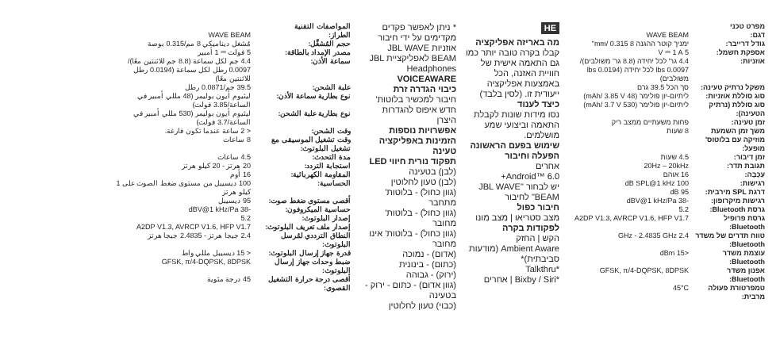| מפרט טכני דגם: | WAVE BEAM |
| גודל דרייבר: | ימניך קוטר ההגנה 8 mm/ 0.315" |
| אספקת חשמל: | 5 V ⎓ 1 A |
| אוזניות: | 4.4 גר' לכל יחידה (8.8 גר' משולבים)/ 0.0097 lbs לכל יחידה (0.0194 lbs משולבים) |
| משקל נרתיק טעינה: | סך הכל 39.5 גרם |
| סוג סוללת אוזניות: | ליתיום-יון פולימר (48 mAh/ 3.85 V) |
| סוג סוללת (נרתיק הטעינה): | ליתיום-יון פולימר (530 mAh/ 3.7 V) |
| זמן טעינה: | פחות משעתיים ממצב ריק |
| משך זמן השמעת מוזיקה עם בלוטוס' מופעל: | 8 שעות |
| זמן דיבור: | 4.5 שעות |
| תגובת תדר: | 20Hz – 20kHz |
| עַכָּבָה: | 16 אוהם |
| רגישות: | 100 dB SPL@1 kHz |
| דרגת SPL מירבית: | 95 dB |
| רגישות מיקרופון: | -38 dBV@1 kHz/Pa |
| גרסת Bluetooth: | 5.2 |
| גרסת פרופיל Bluetooth: | A2DP V1.3, AVRCP V1.6, HFP V1.7 |
| טווח תדרים של משדר Bluetooth: | 2.4 GHz - 2.4835 GHz |
| עוצמת משדר Bluetooth: | <15 dBm |
| אפנון משדר Bluetooth: | GFSK, π/4-DQPSK, 8DPSK |
| טמפרטורת פעולה מרבית: | 45°C |
HE
מה באריזה אפליקציה
קבלו בקרה טובה יותר כמו גם התאמה אישית של חוויית האזנה, הכל באמצעות אפליקציה ייעודית זו. (לסין בלבד)
כיצד לענוד
נסו מידות שונות לקבלת התאמה וביצועי שמע מושלמים.
שימוש בפעם הראשונה הפעלה וחיבור
אחרים
Android™ 6.0+
יש לבחור "JBL WAVE BEAM" לחיבור
חיבור כפול
מצב סטריאו | מצב מונו
לפקודות בקרה
הקש | החזק
Ambient Aware (מודעות סביבתית)*
*Talkthru
*Bixby / Siri | אחרים
* ניתן לאפשר פקדים מקדימים על ידי חיבור אוזניות JBL WAVE BEAM לאפליקציית JBL Headphones
VOICEAWARE
כיבוי הגדרה זרת
חיבור למכשיר בלוטות' חדש איפוס להגדרות היצרן
אפשרויות נוספות הזמינות באפליקציה טעינה
תפקוד נורית חיווי LED
(לבן) בטעינה
(לבן) טעון לחלוטין
(גוון כחול) - בלוטות' מתחבר
(גוון כחול) - בלוטות' מחובר
(גוון כחול) - בלוטות' אינו מחובר
(אדום) - נמוכה
(כתום) - בינונית
(ירוק) - גבוהה
(גוון אדום) - כתום - ירוק - בטעינה
(כבוי) טעון לחלוטין
| المواصفات التقنية الطراز: | WAVE BEAM |
| حجم المُشغِّل: | مُشغل ديناميكي 8 مم/0.315 بوصة |
| مصدر الإمداد بالطاقة: | 5 فولت ⎓ 1 أمبير |
| سماعة الأذن: | 4.4 جم لكل سماعة (8.8 جم للاثنتين معًا)/ 0.0097 رطل لكل سماعة (0.0194 رطل للاثنتين معًا) |
| علبة الشحن: | 39.5 جم/0.0871 رطل |
| نوع بطارية سماعة الأذن: | ليثيوم أيون بوليمر (48 مللي أمبير في الساعة/3.85 فولت) |
| نوع بطارية علبة الشحن: | ليثيوم أيون بوليمر (530 مللي أمبير في الساعة/3.7 فولت) |
| وقت الشحن: | < 2 ساعة عندما تكون فارغة. |
| وقت تشغيل الموسيقى مع تشغيل البلوتوث: | 8 ساعات |
| مدة التحدث: | 4.5 ساعات |
| استجابة التردد: | 20 هرتز - 20 كيلو هرتز |
| المقاومة الكهربائية: | 16 أوم |
| الحساسية: | 100 ديسيبل من مستوى ضغط الصوت على 1 كيلو هرتز |
| أقصى مستوى ضغط صوت: | 95 ديسيبل |
| حساسية الميكروفون: | -38 dBV@1 kHz/Pa |
| إصدار البلوتوث: | 5.2 |
| إصدار ملف تعريف البلوتوث: | A2DP V1.3, AVRCP V1.6, HFP V1.7 |
| النطاق الترددي لمُرسل البلوتوث: | 2.4 جيجا هرتز - 2.4835 جيجا هرتز |
| قدرة جهاز إرسال البلوتوث: | < 15 ديسيبل مللي واط |
| ضبط وحدات جهاز إرسال البلوتوث: | GFSK, π/4-DQPSK, 8DPSK |
| أقصى درجة حرارة التشغيل القصوى: | 45 درجة مئوية |